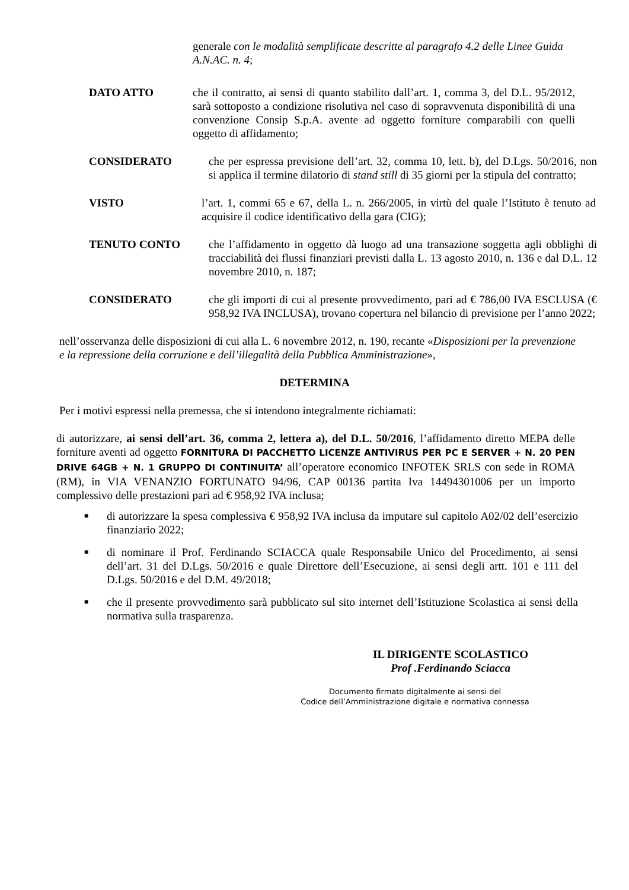generale con le modalità semplificate descritte al paragrafo 4.2 delle Linee Guida A.N.AC. n. 4;
DATO ATTO che il contratto, ai sensi di quanto stabilito dall’art. 1, comma 3, del D.L. 95/2012, sarà sottoposto a condizione risolutiva nel caso di sopravvenuta disponibilità di una convenzione Consip S.p.A. avente ad oggetto forniture comparabili con quelli oggetto di affidamento;
CONSIDERATO che per espressa previsione dell’art. 32, comma 10, lett. b), del D.Lgs. 50/2016, non si applica il termine dilatorio di stand still di 35 giorni per la stipula del contratto;
VISTO l’art. 1, commi 65 e 67, della L. n. 266/2005, in virtù del quale l’Istituto è tenuto ad acquisire il codice identificativo della gara (CIG);
TENUTO CONTO che l’affidamento in oggetto dà luogo ad una transazione soggetta agli obblighi di tracciabilità dei flussi finanziari previsti dalla L. 13 agosto 2010, n. 136 e dal D.L. 12 novembre 2010, n. 187;
CONSIDERATO che gli importi di cui al presente provvedimento, pari ad € 786,00 IVA ESCLUSA (€ 958,92 IVA INCLUSA), trovano copertura nel bilancio di previsione per l’anno 2022;
nell’osservanza delle disposizioni di cui alla L. 6 novembre 2012, n. 190, recante «Disposizioni per la prevenzione e la repressione della corruzione e dell’illegalità della Pubblica Amministrazione»,
DETERMINA
Per i motivi espressi nella premessa, che si intendono integralmente richiamati:
di autorizzare, ai sensi dell’art. 36, comma 2, lettera a), del D.L. 50/2016, l’affidamento diretto MEPA delle forniture aventi ad oggetto FORNITURA DI PACCHETTO LICENZE ANTIVIRUS PER PC E SERVER + N. 20 PEN DRIVE 64GB + N. 1 GRUPPO DI CONTINUITA’ all’operatore economico INFOTEK SRLS con sede in ROMA (RM), in VIA VENANZIO FORTUNATO 94/96, CAP 00136 partita Iva 14494301006 per un importo complessivo delle prestazioni pari ad € 958,92 IVA inclusa;
■ di autorizzare la spesa complessiva € 958,92 IVA inclusa da imputare sul capitolo A02/02 dell’esercizio finanziario 2022;
■ di nominare il Prof. Ferdinando SCIACCA quale Responsabile Unico del Procedimento, ai sensi dell’art. 31 del D.Lgs. 50/2016 e quale Direttore dell’Esecuzione, ai sensi degli artt. 101 e 111 del D.Lgs. 50/2016 e del D.M. 49/2018;
■ che il presente provvedimento sarà pubblicato sul sito internet dell’Istituzione Scolastica ai sensi della normativa sulla trasparenza.
IL DIRIGENTE SCOLASTICO
Prof .Ferdinando Sciacca
Documento firmato digitalmente ai sensi del
Codice dell’Amministrazione digitale e normativa connessa